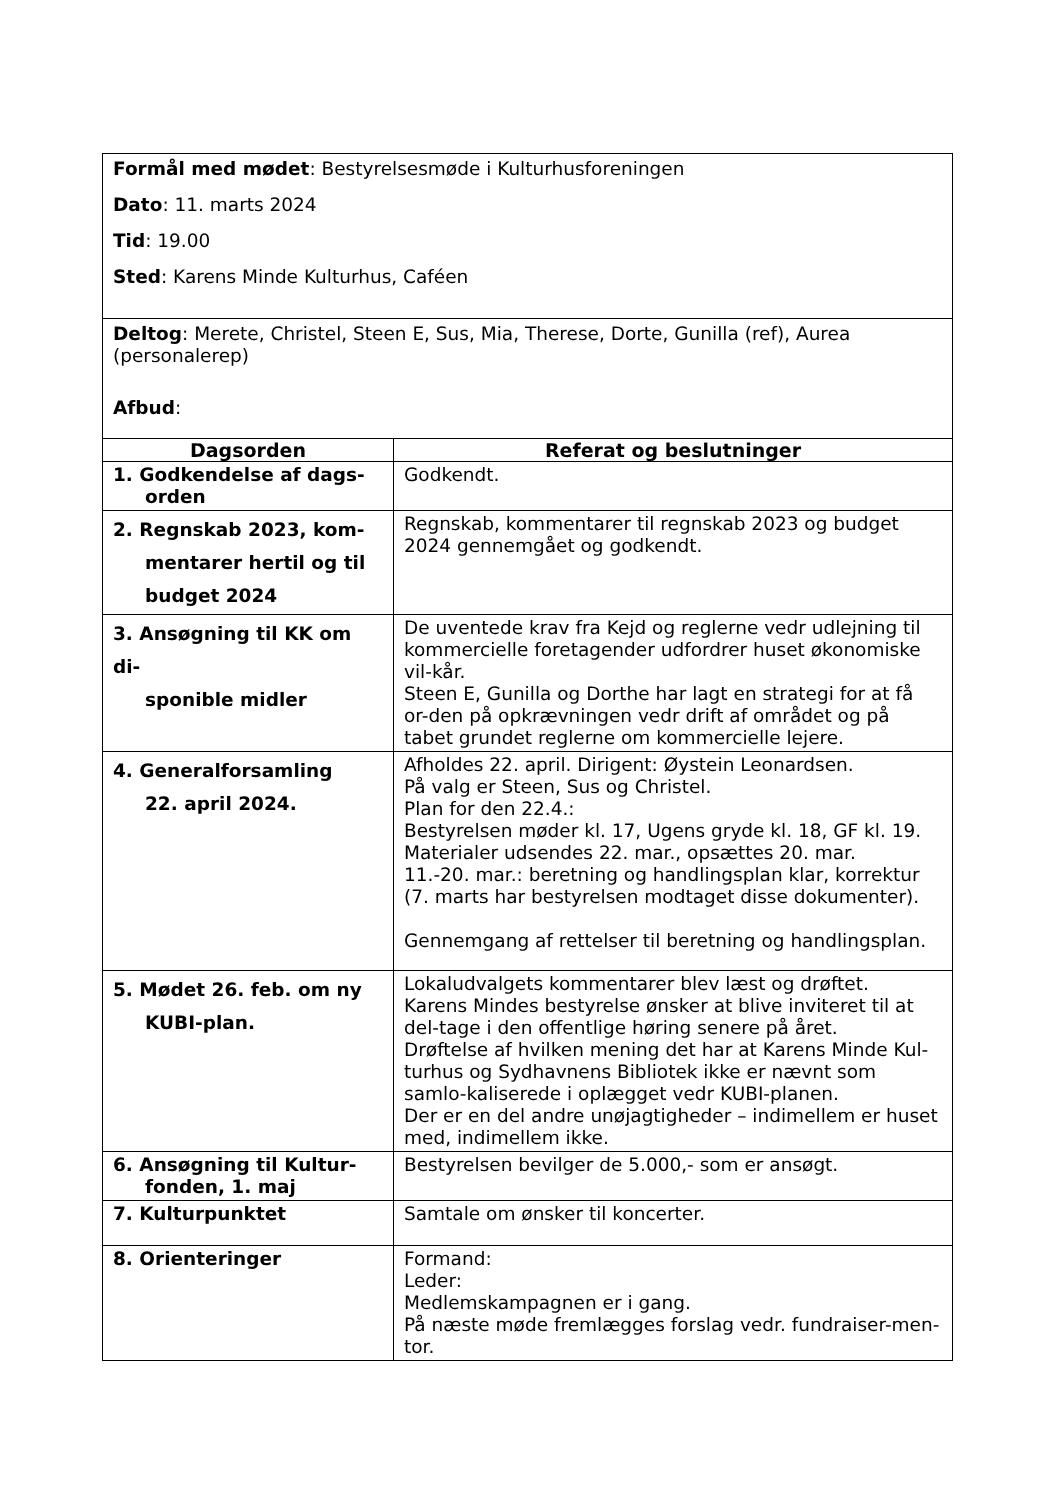| Formål med mødet : Bestyrelsesmøde i Kulturhusforeningen Dato : 11. marts 2024 Tid : 19.00 Sted : Karens Minde Kulturhus, Caféen | |
| Deltog : Merete, Christel, Steen E, Sus, Mia, Therese, Dorte, Gunilla (ref), Aurea (personalerep) Afbud : | |
| Dagsorden | Referat og beslutninger |
| 1. Godkendelse af dags- orden | Godkendt. |
| 2. Regnskab 2023, kom- mentarer hertil og til budget 2024 | Regnskab, kommentarer til regnskab 2023 og budget 2024 gennemgået og godkendt. |
| 3. Ansøgning til KK om di- sponible midler | De uventede krav fra Kejd og reglerne vedr udlejning til kommercielle foretagender udfordrer huset økonomiske vil-kår. Steen E, Gunilla og Dorthe har lagt en strategi for at få or-den på opkrævningen vedr drift af området og på tabet grundet reglerne om kommercielle lejere. |
| 4. Generalforsamling 22. april 2024. | Afholdes 22. april. Dirigent: Øystein Leonardsen. På valg er Steen, Sus og Christel. Plan for den 22.4.: Bestyrelsen møder kl. 17, Ugens gryde kl. 18, GF kl. 19. Materialer udsendes 22. mar., opsættes 20. mar. 11.-20. mar.: beretning og handlingsplan klar, korrektur (7. marts har bestyrelsen modtaget disse dokumenter). Gennemgang af rettelser til beretning og handlingsplan. |
| 5. Mødet 26. feb. om ny KUBI-plan. | Lokaludvalgets kommentarer blev læst og drøftet. Karens Mindes bestyrelse ønsker at blive inviteret til at del-tage i den offentlige høring senere på året. Drøftelse af hvilken mening det har at Karens Minde Kul-turhus og Sydhavnens Bibliotek ikke er nævnt som samlo-kaliserede i oplægget vedr KUBI-planen. Der er en del andre unøjagtigheder – indimellem er huset med, indimellem ikke. |
| 6. Ansøgning til Kultur- fonden, 1. maj | Bestyrelsen bevilger de 5.000,- som er ansøgt. |
| 7. Kulturpunktet | Samtale om ønsker til koncerter. |
| 8. Orienteringer | Formand: Leder: Medlemskampagnen er i gang. På næste møde fremlægges forslag vedr. fundraiser-men-tor. |